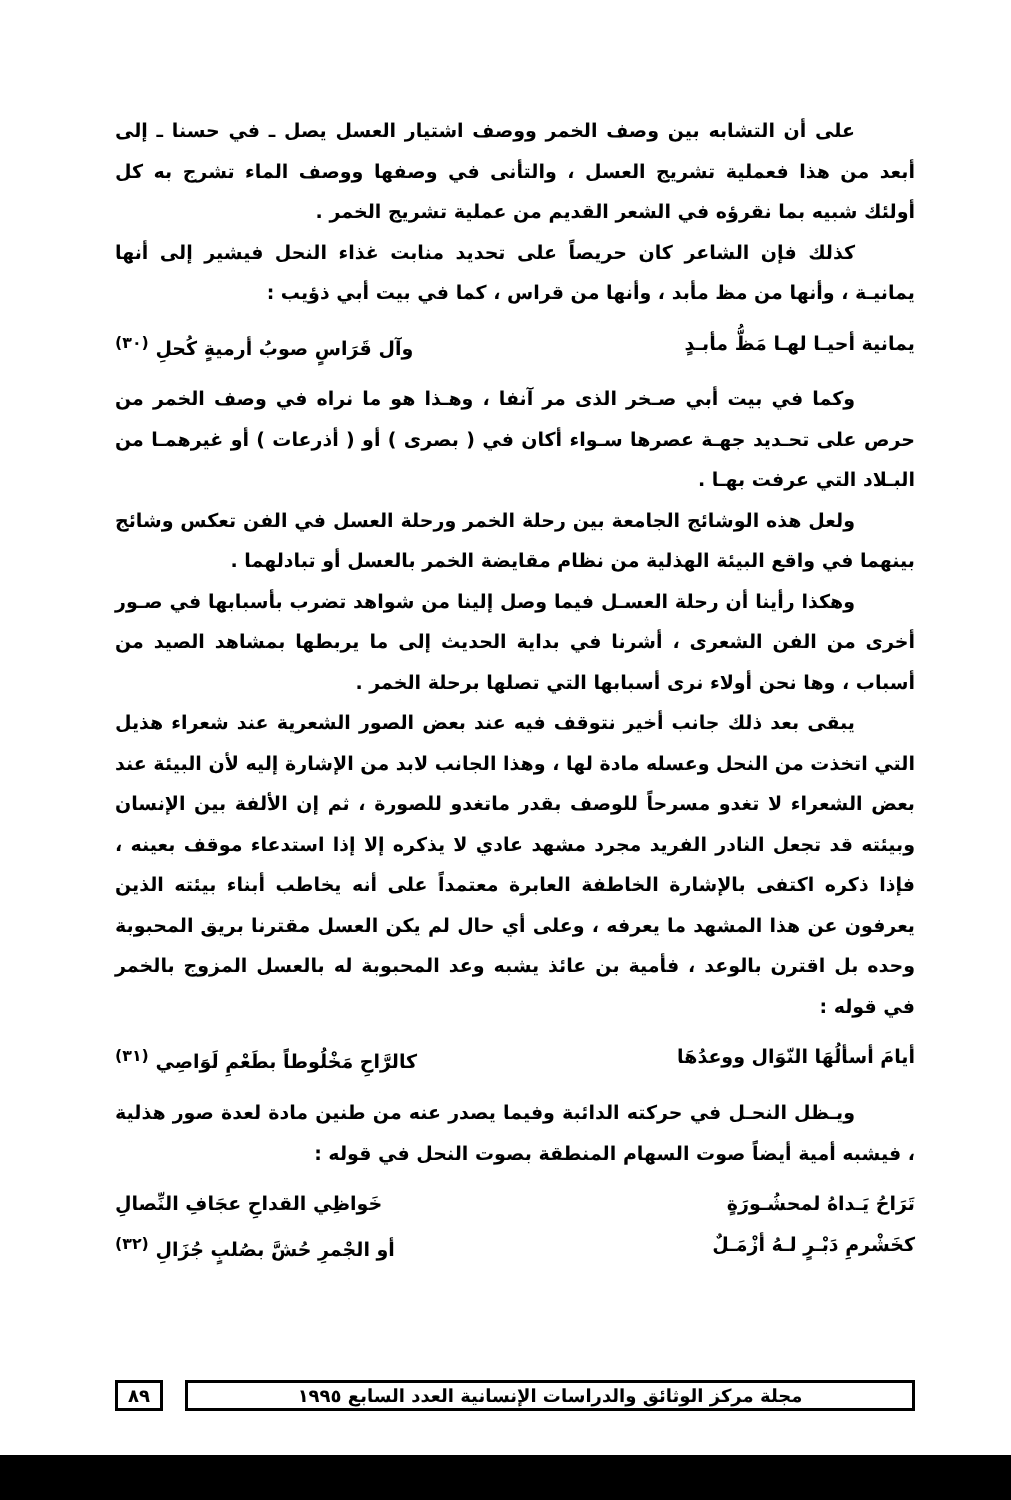على أن التشابه بين وصف الخمر ووصف اشتيار العسل يصل ـ في حسنا ـ إلى أبعد من هذا فعملية تشريج العسل ، والتأنى في وصفها ووصف الماء تشرج به كل أولئك شبيه بما نقرؤه في الشعر القديم من عملية تشريج الخمر .
كذلك فإن الشاعر كان حريصاً على تحديد منابت غذاء النحل فيشير إلى أنها يمانيـة ، وأنها من مظ مأبد ، وأنها من قراس ، كما في بيت أبي ذؤيب :
يمانية أحيـا لهـا مَظُّ مأبـدٍ وآل قَرَاسٍ صوبُ أرميةٍ كُحلِ <sup>(٣٠)</sup>
وكما في بيت أبي صـخر الذى مر آنفا ، وهـذا هو ما نراه في وصف الخمر من حرص على تحـديد جهـة عصرها سـواء أكان في ( بصرى ) أو ( أذرعات ) أو غيرهمـا من البـلاد التي عرفت بهـا .
ولعل هذه الوشائج الجامعة بين رحلة الخمر ورحلة العسل في الفن تعكس وشائج بينهما في واقع البيئة الهذلية من نظام مقايضة الخمر بالعسل أو تبادلهما .
وهكذا رأينا أن رحلة العسـل فيما وصل إلينا من شواهد تضرب بأسبابها في صـور أخرى من الفن الشعرى ، أشرنا في بداية الحديث إلى ما يربطها بمشاهد الصيد من أسباب ، وها نحن أولاء نرى أسبابها التي تصلها برحلة الخمر .
يبقى بعد ذلك جانب أخير نتوقف فيه عند بعض الصور الشعرية عند شعراء هذيل التي اتخذت من النحل وعسله مادة لها ، وهذا الجانب لابد من الإشارة إليه لأن البيئة عند بعض الشعراء لا تغدو مسرحاً للوصف بقدر ماتغدو للصورة ، ثم إن الألفة بين الإنسان وبيئته قد تجعل النادر الفريد مجرد مشهد عادي لا يذكره إلا إذا استدعاء موقف بعينه ، فإذا ذكره اكتفى بالإشارة الخاطفة العابرة معتمداً على أنه يخاطب أبناء بيئته الذين يعرفون عن هذا المشهد ما يعرفه ، وعلى أي حال لم يكن العسل مقترنا بريق المحبوبة وحده بل اقترن بالوعد ، فأمية بن عائذ يشبه وعد المحبوبة له بالعسل المزوج بالخمر في قوله :
أيامَ أسألُهَا النّوَال ووعدُهَا كالرَّاحِ مَخْلُوطاً بطَعْمِ لَوَاصِي <sup>(٣١)</sup>
ويـظل النحـل في حركته الدائبة وفيما يصدر عنه من طنين مادة لعدة صور هذلية ، فيشبه أمية أيضاً صوت السهام المنطقة بصوت النحل في قوله :
تَرَاحُ يَـداهُ لمحشُـورَةٍ خَواظِي القداحِ عجَافِ النِّصالِ
كخَشْرمِ دَبْـرٍ لـهُ أزْمَـلٌ أو الجْمرِ حُشَّ بصُلبٍ جُزَالِ <sup>(٣٢)</sup>
مجلة مركز الوثائق والدراسات الإنسانية العدد السابع ١٩٩٥ ٨٩